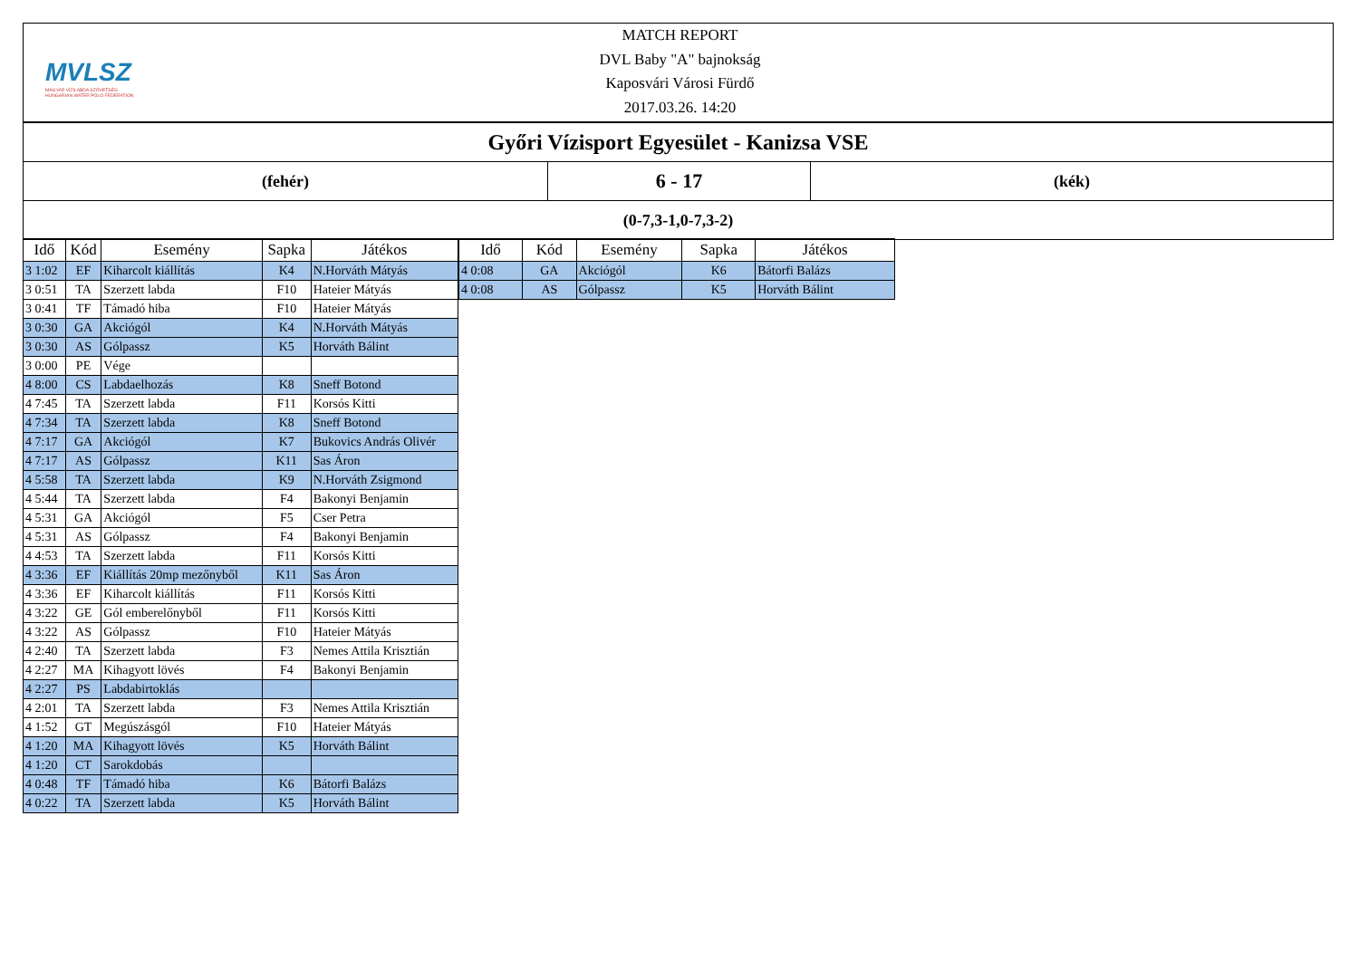MVLSZ
MAGYAR VÍZILABDA SZÖVETSÉG
HUNGARIAN WATER POLO FEDERATION
MATCH REPORT
DVL Baby "A" bajnokság
Kaposvári Városi Fürdő
2017.03.26. 14:20
Győri Vízisport Egyesület - Kanizsa VSE
(fehér)
6 - 17
(kék)
(0-7,3-1,0-7,3-2)
| Idő | Kód | Esemény | Sapka | Játékos |
| --- | --- | --- | --- | --- |
| 3 1:02 | EF | Kiharcolt kiállítás | K4 | N.Horváth Mátyás |
| 3 0:51 | TA | Szerzett labda | F10 | Hateier Mátyás |
| 3 0:41 | TF | Támadó hiba | F10 | Hateier Mátyás |
| 3 0:30 | GA | Akciógól | K4 | N.Horváth Mátyás |
| 3 0:30 | AS | Gólpassz | K5 | Horváth Bálint |
| 3 0:00 | PE | Vége | | |
| 4 8:00 | CS | Labdaelhozás | K8 | Sneff Botond |
| 4 7:45 | TA | Szerzett labda | F11 | Korsós Kitti |
| 4 7:34 | TA | Szerzett labda | K8 | Sneff Botond |
| 4 7:17 | GA | Akciógól | K7 | Bukovics András Olivér |
| 4 7:17 | AS | Gólpassz | K11 | Sas Áron |
| 4 5:58 | TA | Szerzett labda | K9 | N.Horváth Zsigmond |
| 4 5:44 | TA | Szerzett labda | F4 | Bakonyi Benjamin |
| 4 5:31 | GA | Akciógól | F5 | Cser Petra |
| 4 5:31 | AS | Gólpassz | F4 | Bakonyi Benjamin |
| 4 4:53 | TA | Szerzett labda | F11 | Korsós Kitti |
| 4 3:36 | EF | Kiállítás 20mp mezőnyből | K11 | Sas Áron |
| 4 3:36 | EF | Kiharcolt kiállítás | F11 | Korsós Kitti |
| 4 3:22 | GE | Gól emberelőnyből | F11 | Korsós Kitti |
| 4 3:22 | AS | Gólpassz | F10 | Hateier Mátyás |
| 4 2:40 | TA | Szerzett labda | F3 | Nemes Attila Krisztián |
| 4 2:27 | MA | Kihagyott lövés | F4 | Bakonyi Benjamin |
| 4 2:27 | PS | Labdabirtoklás | | |
| 4 2:01 | TA | Szerzett labda | F3 | Nemes Attila Krisztián |
| 4 1:52 | GT | Megúszásgól | F10 | Hateier Mátyás |
| 4 1:20 | MA | Kihagyott lövés | K5 | Horváth Bálint |
| 4 1:20 | CT | Sarokdobás | | |
| 4 0:48 | TF | Támadó hiba | K6 | Bátorfi Balázs |
| 4 0:22 | TA | Szerzett labda | K5 | Horváth Bálint |
| Idő | Kód | Esemény | Sapka | Játékos |
| --- | --- | --- | --- | --- |
| 4 0:08 | GA | Akciógól | K6 | Bátorfi Balázs |
| 4 0:08 | AS | Gólpassz | K5 | Horváth Bálint |